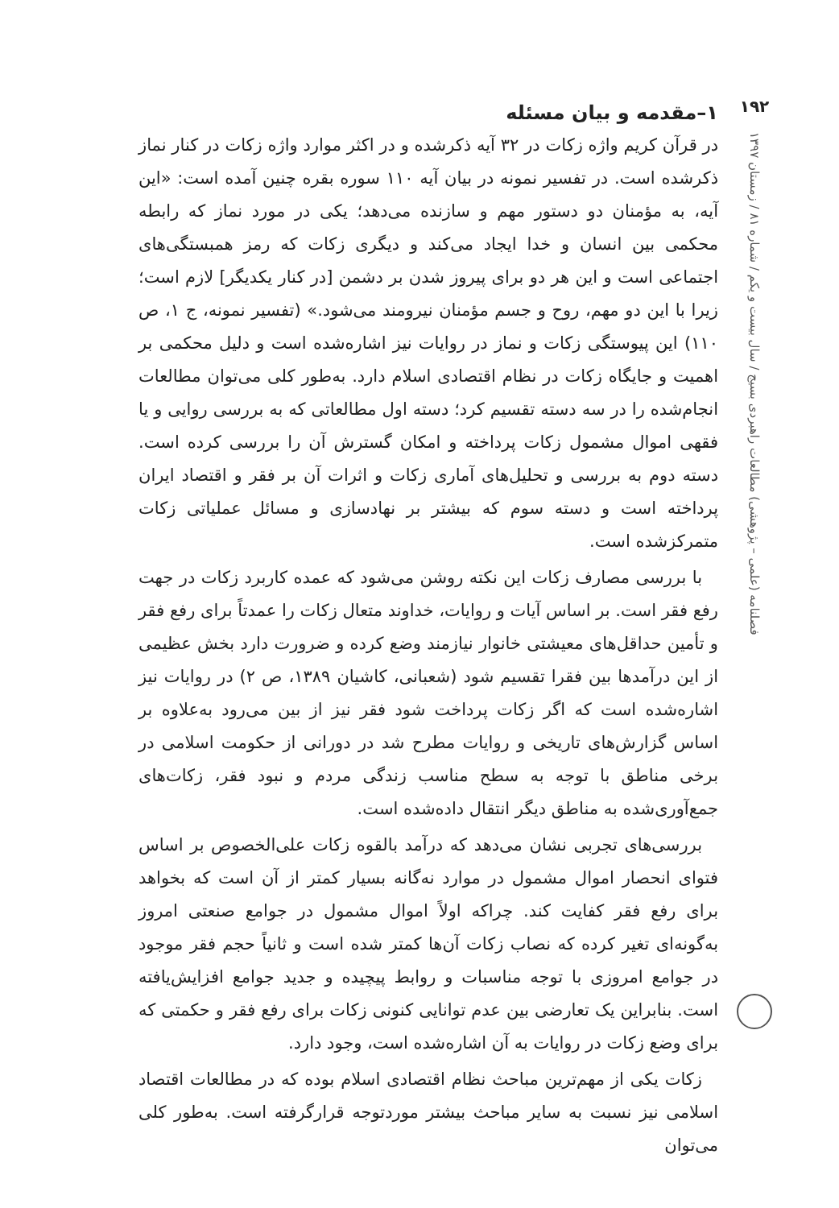۱۹۲
فصلنامه (علمی – پژوهشی) مطالعات راهبردی بسیج / سال بیست و یکم / شماره ۸۱ / زمستان ۱۳۹۷
۱–مقدمه و بیان مسئله
در قرآن کریم واژه زکات در ۳۲ آیه ذکرشده و در اکثر موارد واژه زکات در کنار نماز ذکرشده است. در تفسیر نمونه در بیان آیه ۱۱۰ سوره بقره چنین آمده است: «این آیه، به مؤمنان دو دستور مهم و سازنده می‌دهد؛ یکی در مورد نماز که رابطه محکمی بین انسان و خدا ایجاد می‌کند و دیگری زکات که رمز همبستگی‌های اجتماعی است و این هر دو برای پیروز شدن بر دشمن [در کنار یکدیگر] لازم است؛ زیرا با این دو مهم، روح و جسم مؤمنان نیرومند می‌شود.» (تفسیر نمونه، ج ۱، ص ۱۱۰) این پیوستگی زکات و نماز در روایات نیز اشاره‌شده است و دلیل محکمی بر اهمیت و جایگاه زکات در نظام اقتصادی اسلام دارد. به‌طور کلی می‌توان مطالعات انجام‌شده را در سه دسته تقسیم کرد؛ دسته اول مطالعاتی که به بررسی روایی و یا فقهی اموال مشمول زکات پرداخته و امکان گسترش آن را بررسی کرده است. دسته دوم به بررسی و تحلیل‌های آماری زکات و اثرات آن بر فقر و اقتصاد ایران پرداخته است و دسته سوم که بیشتر بر نهادسازی و مسائل عملیاتی زکات متمرکزشده است.
با بررسی مصارف زکات این نکته روشن می‌شود که عمده کاربرد زکات در جهت رفع فقر است. بر اساس آیات و روایات، خداوند متعال زکات را عمدتاً برای رفع فقر و تأمین حداقل‌های معیشتی خانوار نیازمند وضع کرده و ضرورت دارد بخش عظیمی از این درآمدها بین فقرا تقسیم شود (شعبانی، کاشیان ۱۳۸۹، ص ۲) در روایات نیز اشاره‌شده است که اگر زکات پرداخت شود فقر نیز از بین می‌رود به‌علاوه بر اساس گزارش‌های تاریخی و روایات مطرح شد در دورانی از حکومت اسلامی در برخی مناطق با توجه به سطح مناسب زندگی مردم و نبود فقر، زکات‌های جمع‌آوری‌شده به مناطق دیگر انتقال داده‌شده است.
بررسی‌های تجربی نشان می‌دهد که درآمد بالقوه زکات علی‌الخصوص بر اساس فتوای انحصار اموال مشمول در موارد نه‌گانه بسیار کمتر از آن است که بخواهد برای رفع فقر کفایت کند. چراکه اولاً اموال مشمول در جوامع صنعتی امروز به‌گونه‌ای تغیر کرده که نصاب زکات آن‌ها کمتر شده است و ثانیاً حجم فقر موجود در جوامع امروزی با توجه مناسبات و روابط پیچیده و جدید جوامع افزایش‌یافته است. بنابراین یک تعارضی بین عدم توانایی کنونی زکات برای رفع فقر و حکمتی که برای وضع زکات در روایات به آن اشاره‌شده است، وجود دارد.
زکات یکی از مهم‌ترین مباحث نظام اقتصادی اسلام بوده که در مطالعات اقتصاد اسلامی نیز نسبت به سایر مباحث بیشتر موردتوجه قرارگرفته است. به‌طور کلی می‌توان